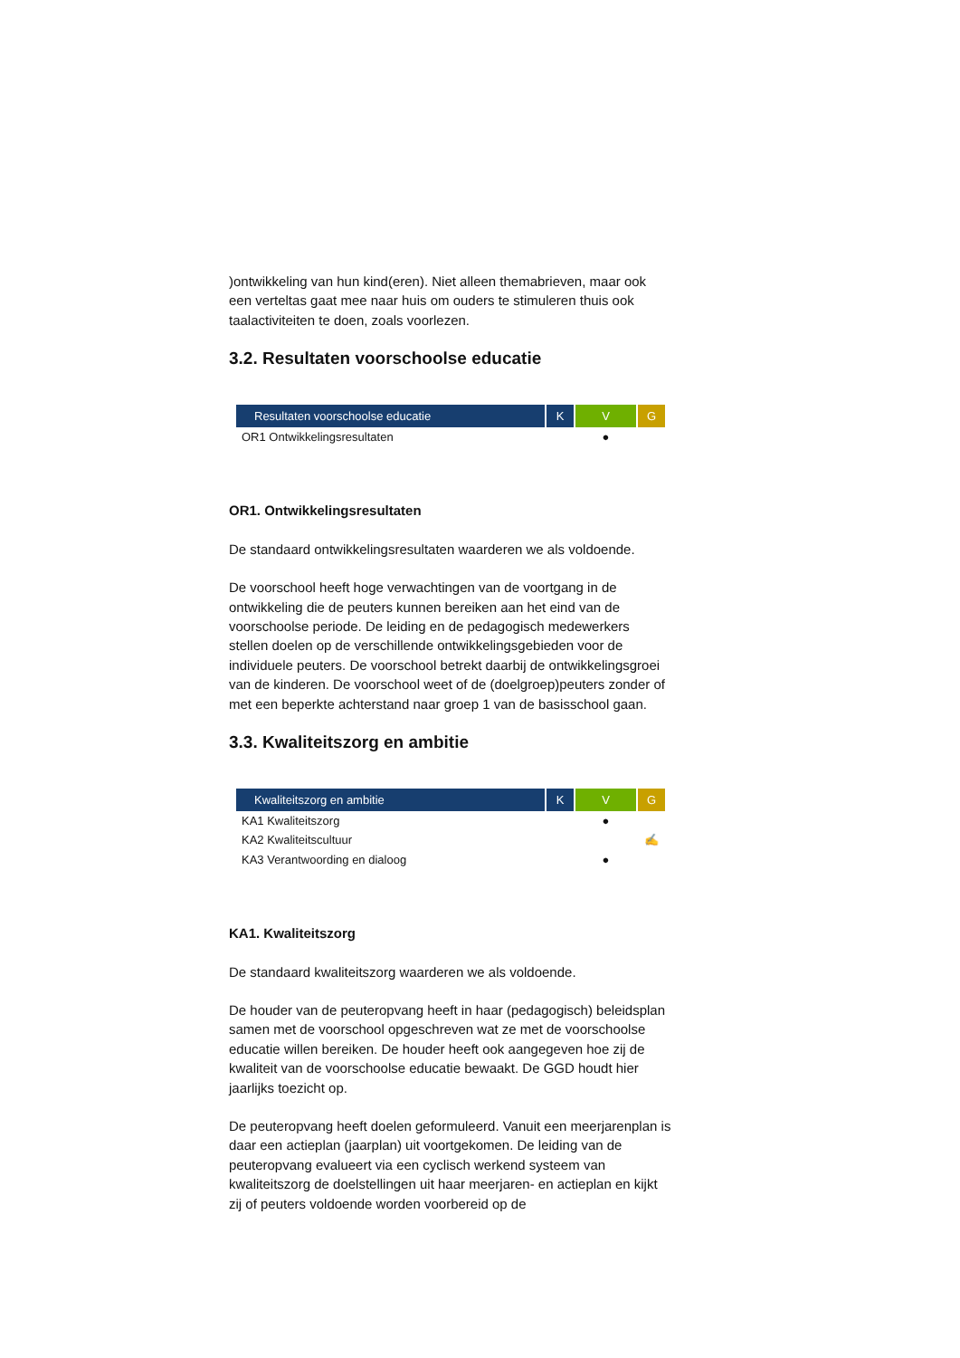)ontwikkeling van hun kind(eren). Niet alleen themabrieven, maar ook een verteltas gaat mee naar huis om ouders te stimuleren thuis ook taalactiviteiten te doen, zoals voorlezen.
3.2. Resultaten voorschoolse educatie
| Resultaten voorschoolse educatie | K | V | G |
| --- | --- | --- | --- |
| OR1 Ontwikkelingsresultaten | | ● | |
OR1. Ontwikkelingsresultaten
De standaard ontwikkelingsresultaten waarderen we als voldoende.
De voorschool heeft hoge verwachtingen van de voortgang in de ontwikkeling die de peuters kunnen bereiken aan het eind van de voorschoolse periode. De leiding en de pedagogisch medewerkers stellen doelen op de verschillende ontwikkelingsgebieden voor de individuele peuters. De voorschool betrekt daarbij de ontwikkelingsgroei van de kinderen. De voorschool weet of de (doelgroep)peuters zonder of met een beperkte achterstand naar groep 1 van de basisschool gaan.
3.3. Kwaliteitszorg en ambitie
| Kwaliteitszorg en ambitie | K | V | G |
| --- | --- | --- | --- |
| KA1 Kwaliteitszorg | | ● | |
| KA2 Kwaliteitscultuur | | | ✍ |
| KA3 Verantwoording en dialoog | | ● | |
KA1. Kwaliteitszorg
De standaard kwaliteitszorg waarderen we als voldoende.
De houder van de peuteropvang heeft in haar (pedagogisch) beleidsplan samen met de voorschool opgeschreven wat ze met de voorschoolse educatie willen bereiken. De houder heeft ook aangegeven hoe zij de kwaliteit van de voorschoolse educatie bewaakt. De GGD houdt hier jaarlijks toezicht op.
De peuteropvang heeft doelen geformuleerd. Vanuit een meerjarenplan is daar een actieplan (jaarplan) uit voortgekomen. De leiding van de peuteropvang evalueert via een cyclisch werkend systeem van kwaliteitszorg de doelstellingen uit haar meerjaren- en actieplan en kijkt zij of peuters voldoende worden voorbereid op de